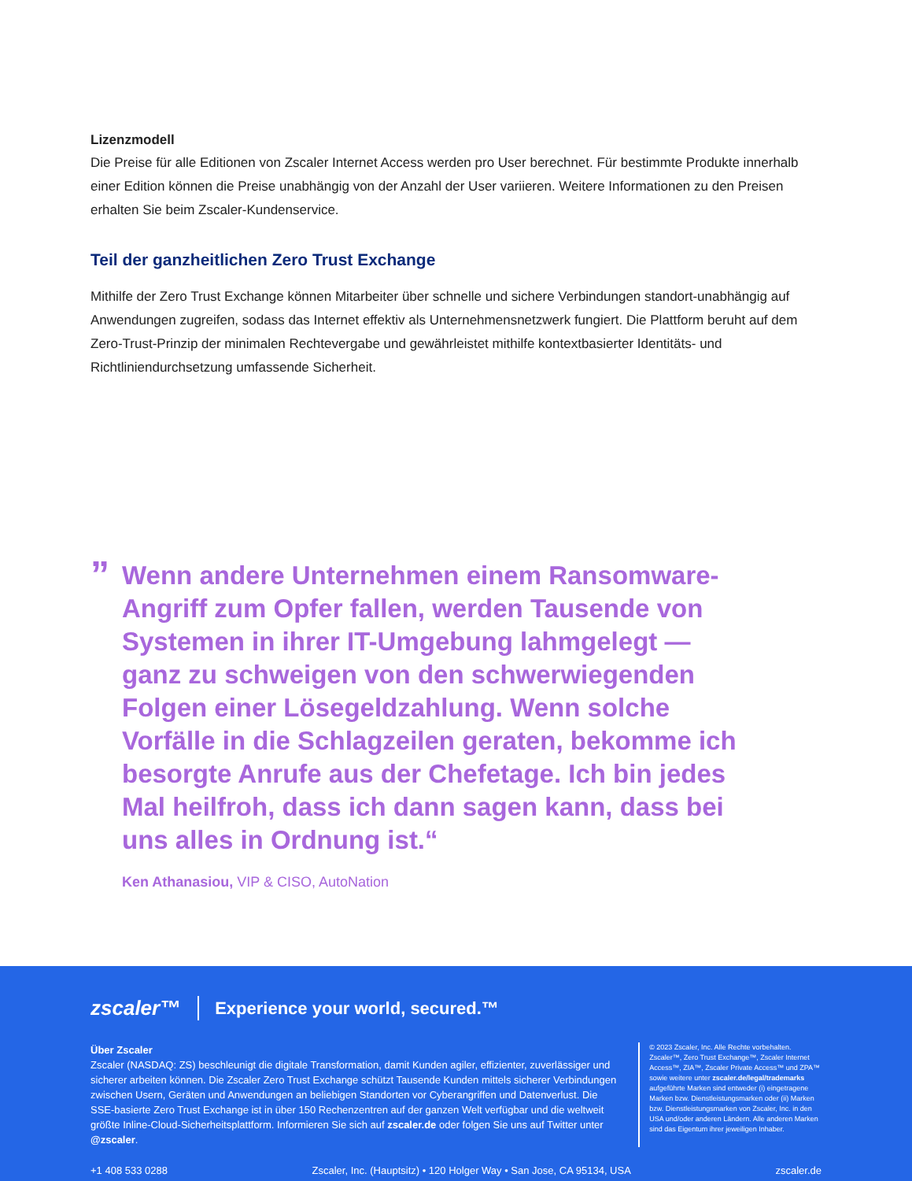Lizenzmodell
Die Preise für alle Editionen von Zscaler Internet Access werden pro User berechnet. Für bestimmte Produkte innerhalb einer Edition können die Preise unabhängig von der Anzahl der User variieren. Weitere Informationen zu den Preisen erhalten Sie beim Zscaler-Kundenservice.
Teil der ganzheitlichen Zero Trust Exchange
Mithilfe der Zero Trust Exchange können Mitarbeiter über schnelle und sichere Verbindungen standort-unabhängig auf Anwendungen zugreifen, sodass das Internet effektiv als Unternehmensnetzwerk fungiert. Die Plattform beruht auf dem Zero-Trust-Prinzip der minimalen Rechtevergabe und gewährleistet mithilfe kontextbasierter Identitäts- und Richtliniendurchsetzung umfassende Sicherheit.
”
Wenn andere Unternehmen einem Ransomware-Angriff zum Opfer fallen, werden Tausende von Systemen in ihrer IT-Umgebung lahmgelegt — ganz zu schweigen von den schwerwiegenden Folgen einer Lösegeldzahlung. Wenn solche Vorfälle in die Schlagzeilen geraten, bekomme ich besorgte Anrufe aus der Chefetage. Ich bin jedes Mal heilfroh, dass ich dann sagen kann, dass bei uns alles in Ordnung ist.“
Ken Athanasiou, VIP & CISO, AutoNation
zscaler™ Experience your world, secured.™
Über Zscaler
Zscaler (NASDAQ: ZS) beschleunigt die digitale Transformation, damit Kunden agiler, effizienter, zuverlässiger und sicherer arbeiten können. Die Zscaler Zero Trust Exchange schützt Tausende Kunden mittels sicherer Verbindungen zwischen Usern, Geräten und Anwendungen an beliebigen Standorten vor Cyberangriffen und Datenverlust. Die SSE-basierte Zero Trust Exchange ist in über 150 Rechenzentren auf der ganzen Welt verfügbar und die weltweit größte Inline-Cloud-Sicherheitsplattform. Informieren Sie sich auf zscaler.de oder folgen Sie uns auf Twitter unter @zscaler.
© 2023 Zscaler, Inc. Alle Rechte vorbehalten. Zscaler™, Zero Trust Exchange™, Zscaler Internet Access™, ZIA™, Zscaler Private Access™ und ZPA™ sowie weitere unter zscaler.de/legal/trademarks aufgeführte Marken sind entweder (i) eingetragene Marken bzw. Dienstleistungsmarken oder (ii) Marken bzw. Dienstleistungsmarken von Zscaler, Inc. in den USA und/oder anderen Ländern. Alle anderen Marken sind das Eigentum ihrer jeweiligen Inhaber.
+1 408 533 0288 Zscaler, Inc. (Hauptsitz) • 120 Holger Way • San Jose, CA 95134, USA zscaler.de